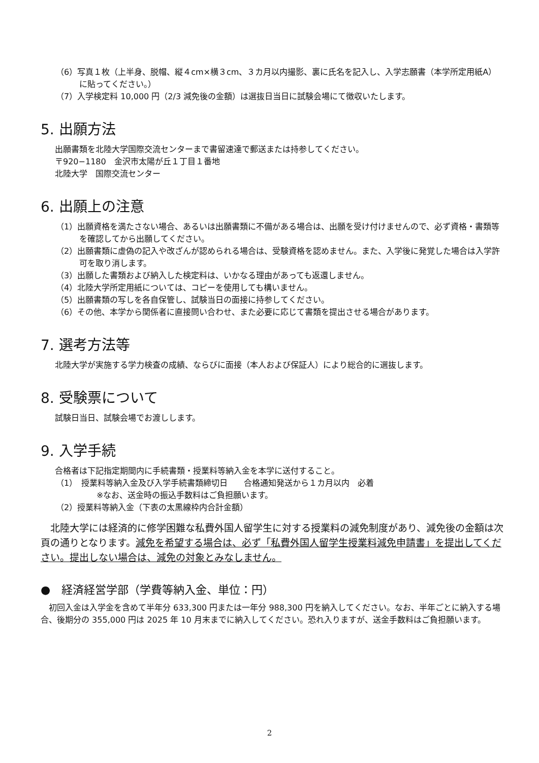（6）写真１枚（上半身、脱帽、縦４cm×横３cm、３カ月以内撮影、裏に氏名を記入し、入学志願書（本学所定用紙A）に貼ってください。）
（7）入学検定料 10,000 円（2/3 減免後の金額）は選抜日当日に試験会場にて徴収いたします。
5. 出願方法
出願書類を北陸大学国際交流センターまで書留速達で郵送または持参してください。
〒920−1180　金沢市太陽が丘１丁目１番地
北陸大学　国際交流センター
6. 出願上の注意
（1）出願資格を満たさない場合、あるいは出願書類に不備がある場合は、出願を受け付けませんので、必ず資格・書類等を確認してから出願してください。
（2）出願書類に虚偽の記入や改ざんが認められる場合は、受験資格を認めません。また、入学後に発覚した場合は入学許可を取り消します。
（3）出願した書類および納入した検定料は、いかなる理由があっても返還しません。
（4）北陸大学所定用紙については、コピーを使用しても構いません。
（5）出願書類の写しを各自保管し、試験当日の面接に持参してください。
（6）その他、本学から関係者に直接問い合わせ、また必要に応じて書類を提出させる場合があります。
7. 選考方法等
北陸大学が実施する学力検査の成績、ならびに面接（本人および保証人）により総合的に選抜します。
8. 受験票について
試験日当日、試験会場でお渡しします。
9. 入学手続
合格者は下記指定期間内に手続書類・授業料等納入金を本学に送付すること。
（1）　授業料等納入金及び入学手続書類締切日　　合格通知発送から１カ月以内　必着
※なお、送金時の振込手数料はご負担願います。
（2）授業料等納入金（下表の太黒線枠内合計金額）
　北陸大学には経済的に修学困難な私費外国人留学生に対する授業料の減免制度があり、減免後の金額は次頁の通りとなります。減免を希望する場合は、必ず「私費外国人留学生授業料減免申請書」を提出してください。提出しない場合は、減免の対象とみなしません。
●　経済経営学部（学費等納入金、単位：円）
　初回入金は入学金を含めて半年分 633,300 円または一年分 988,300 円を納入してください。なお、半年ごとに納入する場合、後期分の 355,000 円は 2025 年 10 月末までに納入してください。恐れ入りますが、送金手数料はご負担願います。
2